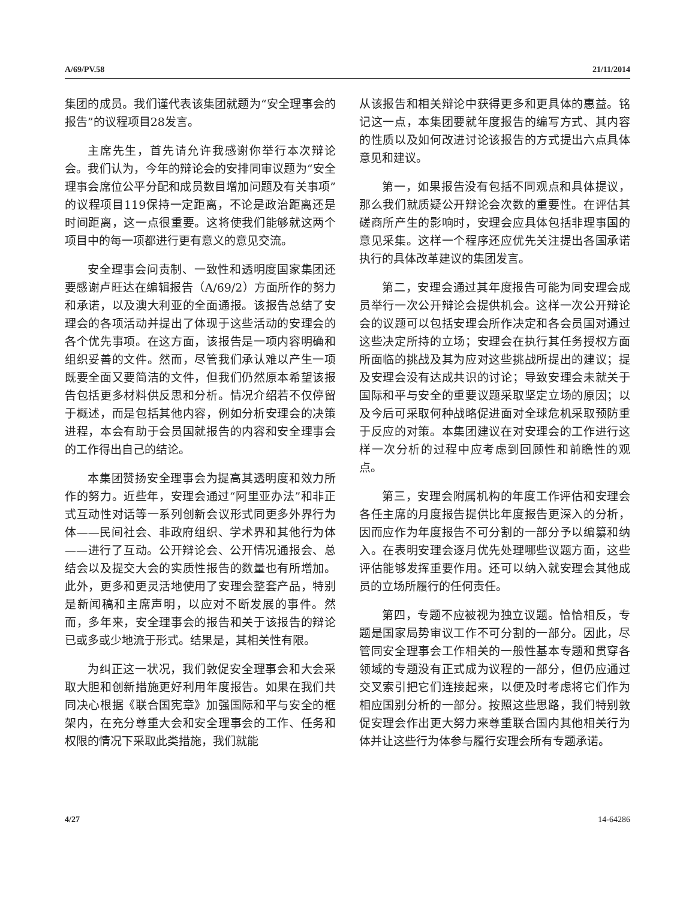A/69/PV.58 21/11/2014
集团的成员。我们谨代表该集团就题为“安全理事会的报告”的议程项目28发言。
主席先生，首先请允许我感谢你举行本次辩论会。我们认为，今年的辩论会的安排同审议题为“安全理事会席位公平分配和成员数目增加问题及有关事项”的议程项目119保持一定距离，不论是政治距离还是时间距离，这一点很重要。这将使我们能够就这两个项目中的每一项都进行更有意义的意见交流。
安全理事会问责制、一致性和透明度国家集团还要感谢卢旺达在编辑报告（A/69/2）方面所作的努力和承诺，以及澳大利亚的全面通报。该报告总结了安理会的各项活动并提出了体现于这些活动的安理会的各个优先事项。在这方面，该报告是一项内容明确和组织妥善的文件。然而，尽管我们承认难以产生一项既要全面又要简洁的文件，但我们仍然原本希望该报告包括更多材料供反思和分析。情况介绍若不仅停留于概述，而是包括其他内容，例如分析安理会的决策进程，本会有助于会员国就报告的内容和安全理事会的工作得出自己的结论。
本集团赞扬安全理事会为提高其透明度和效力所作的努力。近些年，安理会通过“阿里亚办法”和非正式互动性对话等一系列创新会议形式同更多外界行为体——民间社会、非政府组织、学术界和其他行为体——进行了互动。公开辩论会、公开情况通报会、总结会以及提交大会的实质性报告的数量也有所增加。此外，更多和更灵活地使用了安理会整套产品，特别是新闻稿和主席声明，以应对不断发展的事件。然而，多年来，安全理事会的报告和关于该报告的辩论已或多或少地流于形式。结果是，其相关性有限。
为纠正这一状况，我们敦促安全理事会和大会采取大胆和创新措施更好利用年度报告。如果在我们共同决心根据《联合国宪章》加强国际和平与安全的框架内，在充分尊重大会和安全理事会的工作、任务和权限的情况下采取此类措施，我们就能
从该报告和相关辩论中获得更多和更具体的惠益。铭记这一点，本集团要就年度报告的编写方式、其内容的性质以及如何改进讨论该报告的方式提出六点具体意见和建议。
第一，如果报告没有包括不同观点和具体提议，那么我们就质疑公开辩论会次数的重要性。在评估其磋商所产生的影响时，安理会应具体包括非理事国的意见采集。这样一个程序还应优先关注提出各国承诺执行的具体改革建议的集团发言。
第二，安理会通过其年度报告可能为同安理会成员举行一次公开辩论会提供机会。这样一次公开辩论会的议题可以包括安理会所作决定和各会员国对通过这些决定所持的立场；安理会在执行其任务授权方面所面临的挑战及其为应对这些挑战所提出的建议；提及安理会没有达成共识的讨论；导致安理会未就关于国际和平与安全的重要议题采取坚定立场的原因；以及今后可采取何种战略促进面对全球危机采取预防重于反应的对策。本集团建议在对安理会的工作进行这样一次分析的过程中应考虑到回顾性和前瞻性的观点。
第三，安理会附属机构的年度工作评估和安理会各任主席的月度报告提供比年度报告更深入的分析，因而应作为年度报告不可分割的一部分予以编纂和纳入。在表明安理会逐月优先处理哪些议题方面，这些评估能够发挥重要作用。还可以纳入就安理会其他成员的立场所履行的任何责任。
第四，专题不应被视为独立议题。恰恰相反，专题是国家局势审议工作不可分割的一部分。因此，尽管同安全理事会工作相关的一般性基本专题和贯穿各领域的专题没有正式成为议程的一部分，但仍应通过交叉索引把它们连接起来，以便及时考虑将它们作为相应国别分析的一部分。按照这些思路，我们特别敦促安理会作出更大努力来尊重联合国内其他相关行为体并让这些行为体参与履行安理会所有专题承诺。
4/27 14-64286